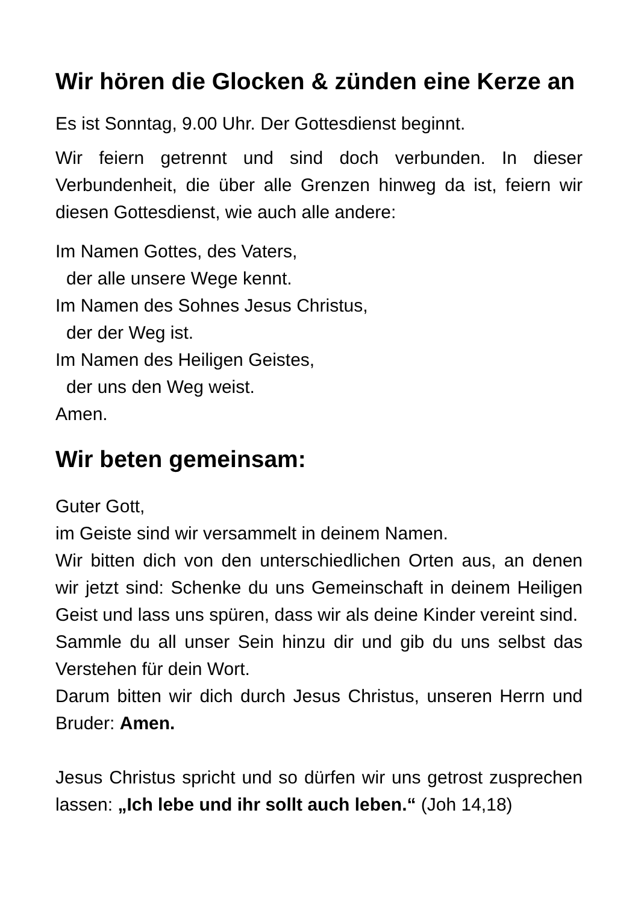Wir hören die Glocken & zünden eine Kerze an
Es ist Sonntag, 9.00 Uhr. Der Gottesdienst beginnt.
Wir feiern getrennt und sind doch verbunden. In dieser Verbundenheit, die über alle Grenzen hinweg da ist, feiern wir diesen Gottesdienst, wie auch alle andere:
Im Namen Gottes, des Vaters,
der alle unsere Wege kennt.
Im Namen des Sohnes Jesus Christus,
der der Weg ist.
Im Namen des Heiligen Geistes,
der uns den Weg weist.
Amen.
Wir beten gemeinsam:
Guter Gott,
im Geiste sind wir versammelt in deinem Namen.
Wir bitten dich von den unterschiedlichen Orten aus, an denen wir jetzt sind: Schenke du uns Gemeinschaft in deinem Heiligen Geist und lass uns spüren, dass wir als deine Kinder vereint sind.
Sammle du all unser Sein hinzu dir und gib du uns selbst das Verstehen für dein Wort.
Darum bitten wir dich durch Jesus Christus, unseren Herrn und Bruder: Amen.
Jesus Christus spricht und so dürfen wir uns getrost zusprechen lassen: „Ich lebe und ihr sollt auch leben.“ (Joh 14,18)